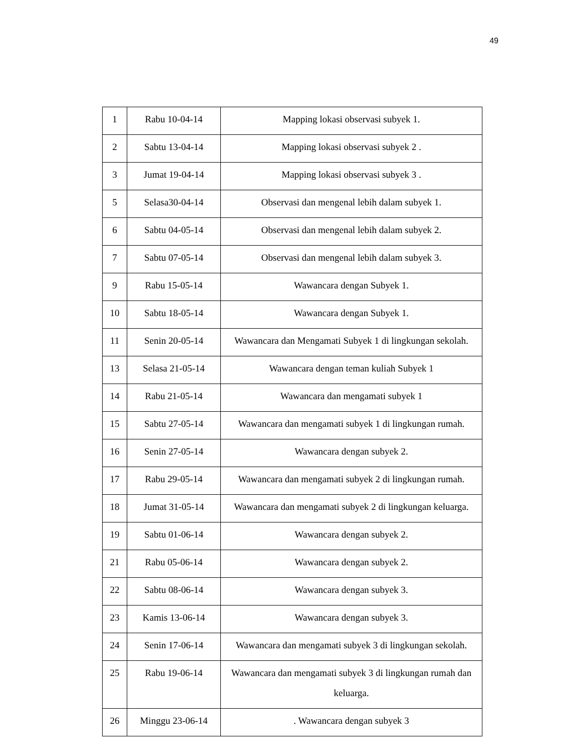49
| 1 | Rabu 10-04-14 | Mapping lokasi observasi subyek 1. |
| 2 | Sabtu 13-04-14 | Mapping lokasi observasi subyek 2 . |
| 3 | Jumat 19-04-14 | Mapping lokasi observasi subyek 3 . |
| 5 | Selasa30-04-14 | Observasi dan mengenal lebih dalam subyek 1. |
| 6 | Sabtu 04-05-14 | Observasi dan mengenal lebih dalam subyek 2. |
| 7 | Sabtu 07-05-14 | Observasi dan mengenal lebih dalam subyek 3. |
| 9 | Rabu 15-05-14 | Wawancara dengan Subyek 1. |
| 10 | Sabtu 18-05-14 | Wawancara dengan Subyek 1. |
| 11 | Senin 20-05-14 | Wawancara dan Mengamati Subyek 1 di lingkungan sekolah. |
| 13 | Selasa 21-05-14 | Wawancara dengan teman kuliah Subyek 1 |
| 14 | Rabu 21-05-14 | Wawancara dan mengamati subyek 1 |
| 15 | Sabtu 27-05-14 | Wawancara dan mengamati subyek 1 di lingkungan rumah. |
| 16 | Senin 27-05-14 | Wawancara dengan subyek 2. |
| 17 | Rabu 29-05-14 | Wawancara dan mengamati subyek 2 di lingkungan rumah. |
| 18 | Jumat 31-05-14 | Wawancara dan mengamati subyek 2 di lingkungan keluarga. |
| 19 | Sabtu 01-06-14 | Wawancara dengan subyek 2. |
| 21 | Rabu 05-06-14 | Wawancara dengan subyek 2. |
| 22 | Sabtu 08-06-14 | Wawancara dengan subyek 3. |
| 23 | Kamis 13-06-14 | Wawancara dengan subyek 3. |
| 24 | Senin 17-06-14 | Wawancara dan mengamati subyek 3 di lingkungan sekolah. |
| 25 | Rabu 19-06-14 | Wawancara dan mengamati subyek 3 di lingkungan rumah dan keluarga. |
| 26 | Minggu 23-06-14 | . Wawancara dengan subyek 3 |